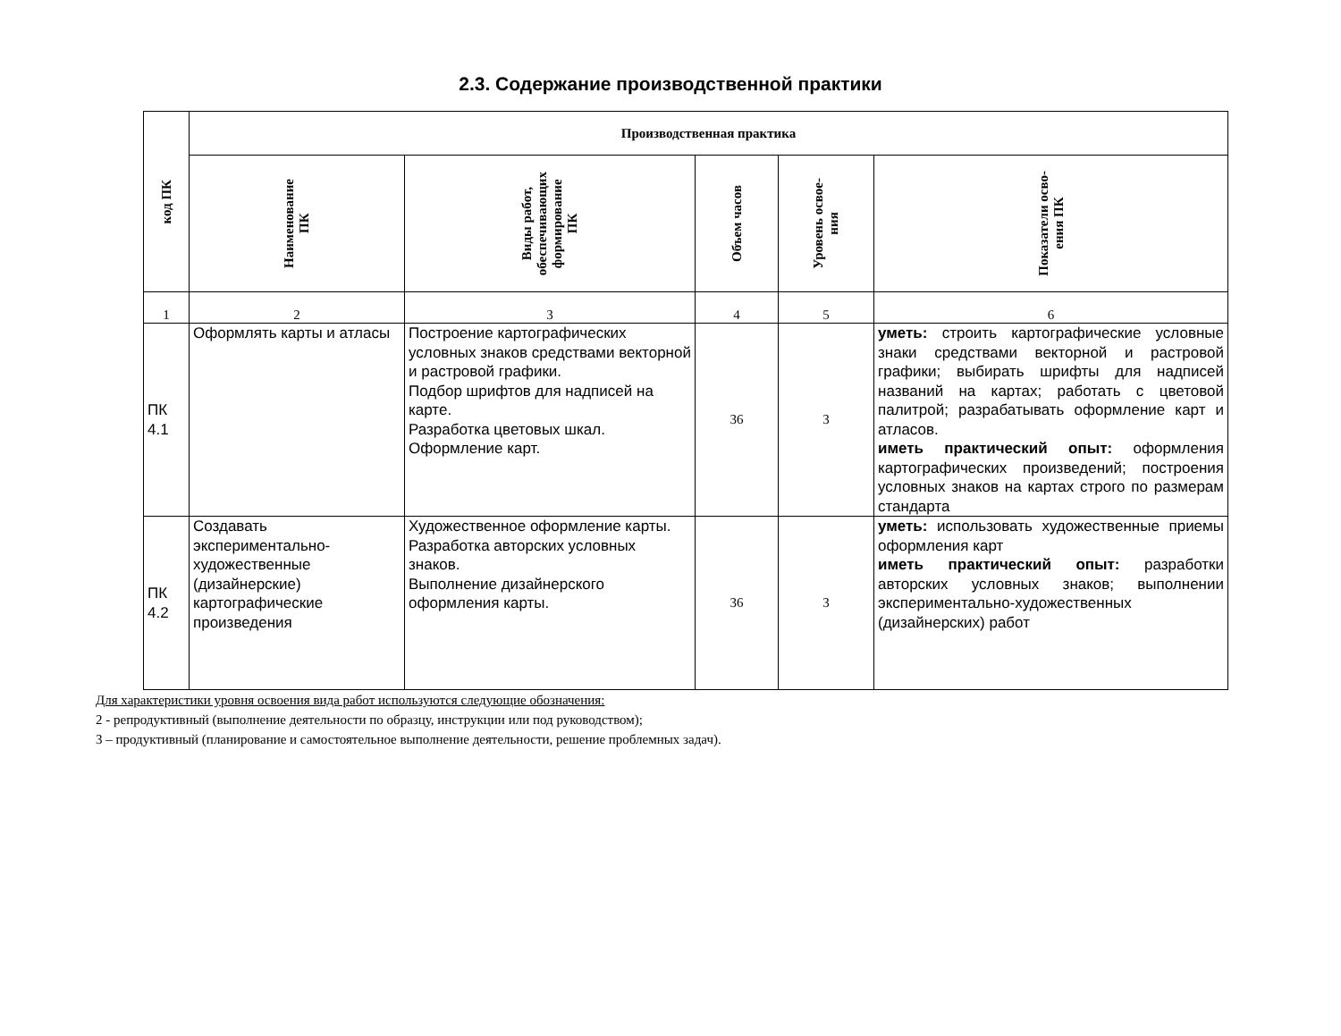2.3. Содержание производственной практики
| код ПК | Производственная практика | | | | |
| --- | --- | --- | --- | --- | --- |
| | Наименование ПК | Виды работ, обеспечивающих формирование ПК | Объем часов | Уровень освое- ния | Показатели осво- ения ПК |
| 1 | 2 | 3 | 4 | 5 | 6 |
| ПК 4.1 | Оформлять карты и атласы | Построение картографических условных знаков средствами векторной и растровой графики. Подбор шрифтов для надписей на карте. Разработка цветовых шкал. Оформление карт. | 36 | 3 | уметь: строить картографические условные знаки средствами векторной и растровой графики; выбирать шрифты для надписей названий на картах; работать с цветовой палитрой; разрабатывать оформление карт и атласов. иметь практический опыт: оформления картографических произведений; построения условных знаков на картах строго по размерам стандарта |
| ПК 4.2 | Создавать экспериментально-художественные (дизайнерские) картографические произведения | Художественное оформление карты. Разработка авторских условных знаков. Выполнение дизайнерского оформления карты. | 36 | 3 | уметь: использовать художественные приемы оформления карт иметь практический опыт: разработки авторских условных знаков; выполнении экспериментально-художественных (дизайнерских) работ |
Для характеристики уровня освоения вида работ используются следующие обозначения:
2 - репродуктивный (выполнение деятельности по образцу, инструкции или под руководством);
3 – продуктивный (планирование и самостоятельное выполнение деятельности, решение проблемных задач).